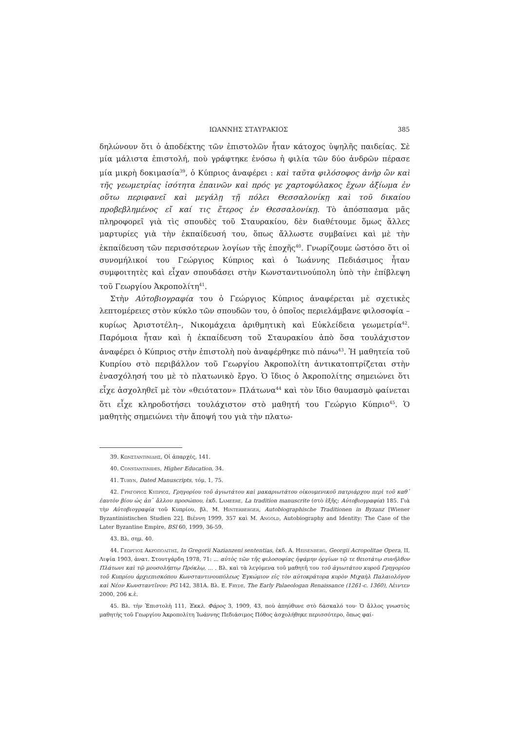ΙΩΑΝΝΗΣ ΣΤΑΥΡΑΚΙΟΣ 385
δηλώνουν ὅτι ὁ ἀποδέκτης τῶν ἐπιστολῶν ἦταν κάτοχος ὑψηλῆς παιδείας. Σὲ μία μάλιστα ἐπιστολή, ποὺ γράφτηκε ἐνόσω ἡ φιλία τῶν δύο ἀνδρῶν πέρασε μία μικρὴ δοκιμασία<sup>39</sup>, ὁ Κύπριος ἀναφέρει : καὶ ταῦτα φιλόσοφος ἀνὴρ ὢν καὶ τῆς γεωμετρίας ἰσότητα ἐπαινῶν καὶ πρός γε χαρτοφύλακος ἔχων ἀξίωμα ἐν οὕτω περιφανεῖ καὶ μεγάλῃ τῇ πόλει Θεσσαλονίκῃ καὶ τοῦ δικαίου προβεβλημένος εἴ καί τις ἕτερος ἐν Θεσσαλονίκῃ. Τὸ ἀπόσπασμα μᾶς πληροφορεῖ γιὰ τὶς σπουδὲς τοῦ Σταυρακίου, δὲν διαθέτουμε ὅμως ἄλλες μαρτυρίες γιὰ τὴν ἐκπαίδευσή του, ὅπως ἄλλωστε συμβαίνει καὶ μὲ τὴν ἐκπαίδευση τῶν περισσότερων λογίων τῆς ἐποχῆς<sup>40</sup>. Γνωρίζουμε ὡστόσο ὅτι οἱ συνομήλικοί του Γεώργιος Κύπριος καὶ ὁ Ἰωάννης Πεδιάσιμος ἦταν συμφοιτητὲς καὶ εἶχαν σπουδάσει στὴν Κωνσταντινούπολη ὑπὸ τὴν ἐπίβλεψη τοῦ Γεωργίου Ἀκροπολίτη<sup>41</sup>.
Στὴν Αὐτοβιογραφία του ὁ Γεώργιος Κύπριος ἀναφέρεται μὲ σχετικὲς λεπτομέρειες στὸν κύκλο τῶν σπουδῶν του, ὁ ὁποῖος περιελάμβανε φιλοσοφία –κυρίως Ἀριστοτέλη–, Νικομάχεια ἀριθμητικὴ καὶ Εὐκλείδεια γεωμετρία<sup>42</sup>. Παρόμοια ἦταν καὶ ἡ ἐκπαίδευση τοῦ Σταυρακίου ἀπὸ ὅσα τουλάχιστον ἀναφέρει ὁ Κύπριος στὴν ἐπιστολὴ ποὺ ἀναφέρθηκε πιὸ πάνω<sup>43</sup>. Ἡ μαθητεία τοῦ Κυπρίου στὸ περιβάλλον τοῦ Γεωργίου Ἀκροπολίτη ἀντικατοπτρίζεται στὴν ἐνασχόλησή του μὲ τὸ πλατωνικὸ ἔργο. Ὁ ἴδιος ὁ Ἀκροπολίτης σημειώνει ὅτι εἶχε ἀσχοληθεῖ μὲ τὸν «θειότατον» Πλάτωνα<sup>44</sup> καὶ τὸν ἴδιο θαυμασμὸ φαίνεται ὅτι εἶχε κληροδοτήσει τουλάχιστον στὸ μαθητή του Γεώργιο Κύπριο<sup>45</sup>. Ὁ μαθητὴς σημειώνει τὴν ἄποψή του γιὰ τὴν πλατω-
39. Κωνσταντινιδης, Οἱ ἀπαρχές, 141.
40. Constantinides, Higher Education, 34.
41. Turyn, Dated Manuscripts, τόμ. 1, 75.
42. Γρηγοριος Κυπριος, Γρηγορίου τοῦ ἁγιωτάτου καὶ μακαριωτάτου οἰκουμενικοῦ πατριάρχου περὶ τοῦ καθ᾽ ἑαυτὸν βίου ὡς ἀπ᾽ ἄλλου προσώπου, ἐκδ. Lameere, La tradition manuscrite (στὸ ἑξῆς: Αὐτοβιογραφία) 185. Γιὰ τὴν Αὐτοβιογραφία τοῦ Κυπρίου, βλ. Μ. Hinterberger, Autobiographische Traditionen in Byzanz [Wiener Byzantinistischen Studien 22], Βιέννη 1999, 357 καὶ M. Angold, Autobiography and Identity: The Case of the Later Byzantine Empire, BSl 60, 1999, 36-59.
43. Βλ. σημ. 40.
44. Γεωργιος Ακροπολιτης, In Gregorii Nazianzeni sententias, ἐκδ. A. Heisenberg, Georgii Acropolitae Opera, II, Λιψία 1903, ἀνατ. Στουτγάρδη 1978, 71: ... αὐτὸς τῶν τῆς φιλοσοφίας ἡψάμην ὀργίων τῷ τε θειοτάτῳ συνῆλθον Πλάτωνι καὶ τῷ μουσολήπτῳ Πρόκλῳ, ... . Βλ. καὶ τὰ λεγόμενα τοῦ μαθητῆ του τοῦ ἁγιωτάτου κυροῦ Γρηγορίου τοῦ Κυπρίου ἀρχιεπισκόπου Κωνσταντινουπόλεως Ἐγκώμιον εἰς τὸν αὐτοκράτορα κυρὸν Μιχαὴλ Παλαιολόγον καὶ Νέον Κωνσταντῖνον: PG 142, 381A. Βλ. E. Fryde, The Early Palaeologan Renaissance (1261-c. 1360), Λέιντεν 2000, 206 κ.ἑ.
45. Βλ. τὴν Ἐπιστολὴ 111, Ἐκκλ. Φάρος 3, 1909, 43, ποὺ ἀπηύθυνε στὸ δάσκαλό του· Ὁ ἄλλος γνωστὸς μαθητὴς τοῦ Γεωργίου Ἀκροπολίτη Ἰωάννης Πεδιάσιμος Πόθος ἀσχολήθηκε περισσότερο, ὅπως φαί-